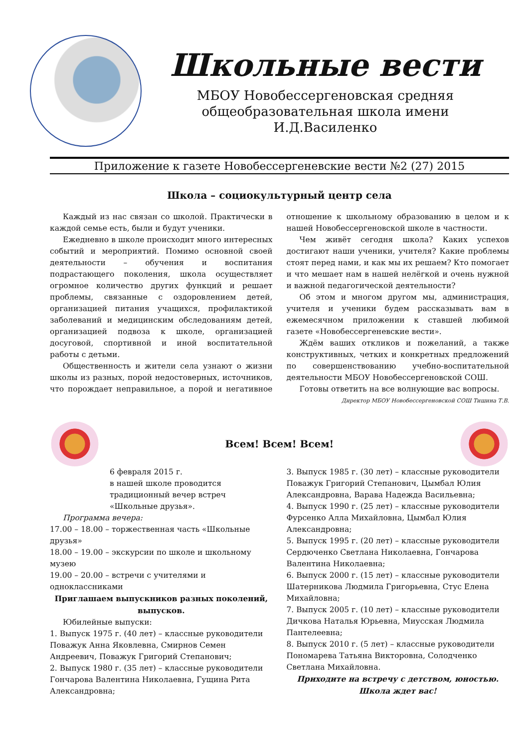Школьные вести
МБОУ Новобессергеновская средняя
общеобразовательная школа имени
И.Д.Василенко
Приложение к газете Новобессергеневские вести №2 (27) 2015
Школа – социокультурный центр села
Каждый из нас связан со школой. Практически в каждой семье есть, были и будут ученики.
Ежедневно в школе происходит много интересных событий и мероприятий. Помимо основной своей деятельности – обучения и воспитания подрастающего поколения, школа осуществляет огромное количество других функций и решает проблемы, связанные с оздоровлением детей, организацией питания учащихся, профилактикой заболеваний и медицинским обследованиям детей, организацией подвоза к школе, организацией досуговой, спортивной и иной воспитательной работы с детьми.
Общественность и жители села узнают о жизни школы из разных, порой недостоверных, источников, что порождает неправильное, а порой и негативное отношение к школьному образованию в целом и к нашей Новобессергеновской школе в частности.
Чем живёт сегодня школа? Каких успехов достигают наши ученики, учителя? Какие проблемы стоят перед нами, и как мы их решаем? Кто помогает и что мешает нам в нашей нелёгкой и очень нужной и важной педагогической деятельности?
Об этом и многом другом мы, администрация, учителя и ученики будем рассказывать вам в ежемесячном приложении к ставшей любимой газете «Новобессергеневские вести».
Ждём ваших откликов и пожеланий, а также конструктивных, четких и конкретных предложений по совершенствованию учебно-воспитательной деятельности МБОУ Новобессергеновской СОШ.
Готовы ответить на все волнующие вас вопросы.
Директор МБОУ Новобессергеновской СОШ Тишина Т.В.
Всем! Всем! Всем!
6 февраля 2015 г.
в нашей школе проводится традиционный вечер встреч «Школьные друзья».
Программа вечера:
17.00 – 18.00 – торжественная часть «Школьные друзья»
18.00 – 19.00 – экскурсии по школе и школьному музею
19.00 – 20.00 – встречи с учителями и одноклассниками
Приглашаем выпускников разных поколений, выпусков.
Юбилейные выпуски:
1. Выпуск 1975 г. (40 лет) – классные руководители Поважук Анна Яковлевна, Смирнов Семен Андреевич, Поважук Григорий Степанович;
2. Выпуск 1980 г. (35 лет) – классные руководители Гончарова Валентина Николаевна, Гущина Рита Александровна;
3. Выпуск 1985 г. (30 лет) – классные руководители Поважук Григорий Степанович, Цымбал Юлия Александровна, Варава Надежда Васильевна;
4. Выпуск 1990 г. (25 лет) – классные руководители Фурсенко Алла Михайловна, Цымбал Юлия Александровна;
5. Выпуск 1995 г. (20 лет) – классные руководители Сердюченко Светлана Николаевна, Гончарова Валентина Николаевна;
6. Выпуск 2000 г. (15 лет) – классные руководители Шатерникова Людмила Григорьевна, Стус Елена Михайловна;
7. Выпуск 2005 г. (10 лет) – классные руководители Дичкова Наталья Юрьевна, Миусская Людмила Пантелеевна;
8. Выпуск 2010 г. (5 лет) – классные руководители Пономарева Татьяна Викторовна, Солодченко Светлана Михайловна.
Приходите на встречу с детством, юностью.
Школа ждет вас!